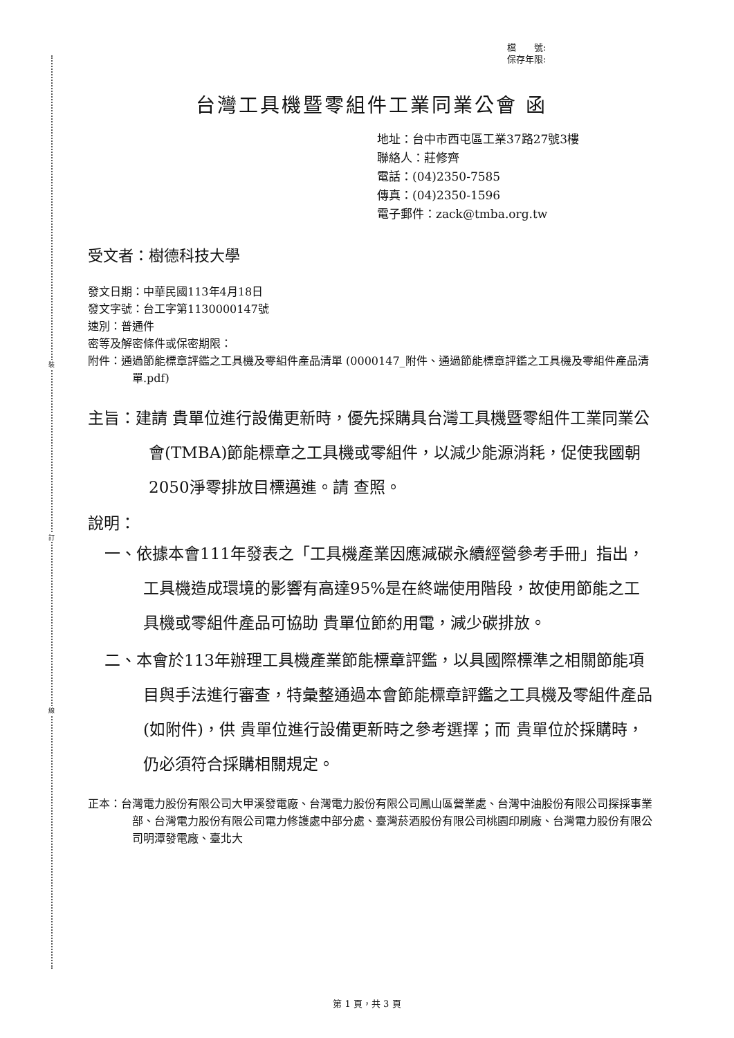裝
訂
線
檔　　號:
保存年限:
台灣工具機暨零組件工業同業公會 函
地址：台中市西屯區工業37路27號3樓
聯絡人：莊修齊
電話：(04)2350-7585
傳真：(04)2350-1596
電子郵件：zack@tmba.org.tw
受文者：樹德科技大學
發文日期：中華民國113年4月18日
發文字號：台工字第1130000147號
速別：普通件
密等及解密條件或保密期限：
附件：通過節能標章評鑑之工具機及零組件產品清單 (0000147_附件、通過節能標章評鑑之工具機及零組件產品清單.pdf)
主旨：建請 貴單位進行設備更新時，優先採購具台灣工具機暨零組件工業同業公會(TMBA)節能標章之工具機或零組件，以減少能源消耗，促使我國朝2050淨零排放目標邁進。請 查照。
說明：
一、依據本會111年發表之「工具機產業因應減碳永續經營參考手冊」指出，工具機造成環境的影響有高達95%是在終端使用階段，故使用節能之工具機或零組件產品可協助 貴單位節約用電，減少碳排放。
二、本會於113年辦理工具機產業節能標章評鑑，以具國際標準之相關節能項目與手法進行審查，特彙整通過本會節能標章評鑑之工具機及零組件產品(如附件)，供 貴單位進行設備更新時之參考選擇；而 貴單位於採購時，仍必須符合採購相關規定。
正本：台灣電力股份有限公司大甲溪發電廠、台灣電力股份有限公司鳳山區營業處、台灣中油股份有限公司探採事業部、台灣電力股份有限公司電力修護處中部分處、臺灣菸酒股份有限公司桃園印刷廠、台灣電力股份有限公司明潭發電廠、臺北大
第 1 頁，共 3 頁